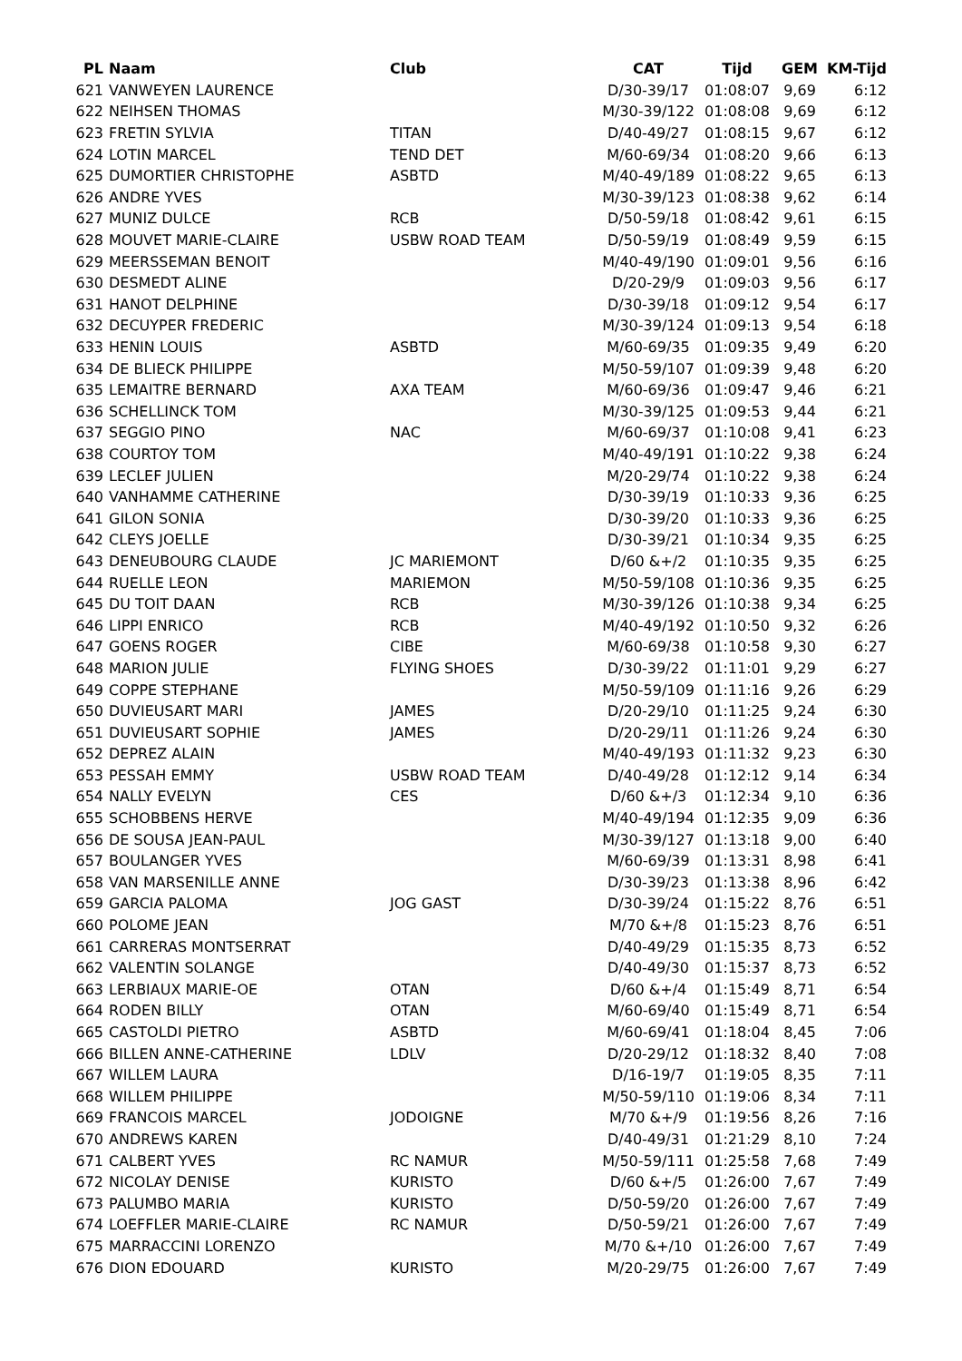| PL | Naam | Club | CAT | Tijd | GEM | KM-Tijd |
| --- | --- | --- | --- | --- | --- | --- |
| 621 | VANWEYEN LAURENCE | | D/30-39/17 | 01:08:07 | 9,69 | 6:12 |
| 622 | NEIHSEN THOMAS | | M/30-39/122 | 01:08:08 | 9,69 | 6:12 |
| 623 | FRETIN SYLVIA | TITAN | D/40-49/27 | 01:08:15 | 9,67 | 6:12 |
| 624 | LOTIN MARCEL | TEND DET | M/60-69/34 | 01:08:20 | 9,66 | 6:13 |
| 625 | DUMORTIER CHRISTOPHE | ASBTD | M/40-49/189 | 01:08:22 | 9,65 | 6:13 |
| 626 | ANDRE YVES | | M/30-39/123 | 01:08:38 | 9,62 | 6:14 |
| 627 | MUNIZ DULCE | RCB | D/50-59/18 | 01:08:42 | 9,61 | 6:15 |
| 628 | MOUVET MARIE-CLAIRE | USBW ROAD TEAM | D/50-59/19 | 01:08:49 | 9,59 | 6:15 |
| 629 | MEERSSEMAN BENOIT | | M/40-49/190 | 01:09:01 | 9,56 | 6:16 |
| 630 | DESMEDT ALINE | | D/20-29/9 | 01:09:03 | 9,56 | 6:17 |
| 631 | HANOT DELPHINE | | D/30-39/18 | 01:09:12 | 9,54 | 6:17 |
| 632 | DECUYPER FREDERIC | | M/30-39/124 | 01:09:13 | 9,54 | 6:18 |
| 633 | HENIN LOUIS | ASBTD | M/60-69/35 | 01:09:35 | 9,49 | 6:20 |
| 634 | DE BLIECK PHILIPPE | | M/50-59/107 | 01:09:39 | 9,48 | 6:20 |
| 635 | LEMAITRE BERNARD | AXA TEAM | M/60-69/36 | 01:09:47 | 9,46 | 6:21 |
| 636 | SCHELLINCK TOM | | M/30-39/125 | 01:09:53 | 9,44 | 6:21 |
| 637 | SEGGIO PINO | NAC | M/60-69/37 | 01:10:08 | 9,41 | 6:23 |
| 638 | COURTOY TOM | | M/40-49/191 | 01:10:22 | 9,38 | 6:24 |
| 639 | LECLEF JULIEN | | M/20-29/74 | 01:10:22 | 9,38 | 6:24 |
| 640 | VANHAMME CATHERINE | | D/30-39/19 | 01:10:33 | 9,36 | 6:25 |
| 641 | GILON SONIA | | D/30-39/20 | 01:10:33 | 9,36 | 6:25 |
| 642 | CLEYS JOELLE | | D/30-39/21 | 01:10:34 | 9,35 | 6:25 |
| 643 | DENEUBOURG CLAUDE | JC MARIEMONT | D/60 &+/2 | 01:10:35 | 9,35 | 6:25 |
| 644 | RUELLE LEON | MARIEMON | M/50-59/108 | 01:10:36 | 9,35 | 6:25 |
| 645 | DU TOIT DAAN | RCB | M/30-39/126 | 01:10:38 | 9,34 | 6:25 |
| 646 | LIPPI ENRICO | RCB | M/40-49/192 | 01:10:50 | 9,32 | 6:26 |
| 647 | GOENS ROGER | CIBE | M/60-69/38 | 01:10:58 | 9,30 | 6:27 |
| 648 | MARION JULIE | FLYING SHOES | D/30-39/22 | 01:11:01 | 9,29 | 6:27 |
| 649 | COPPE STEPHANE | | M/50-59/109 | 01:11:16 | 9,26 | 6:29 |
| 650 | DUVIEUSART MARI | JAMES | D/20-29/10 | 01:11:25 | 9,24 | 6:30 |
| 651 | DUVIEUSART SOPHIE | JAMES | D/20-29/11 | 01:11:26 | 9,24 | 6:30 |
| 652 | DEPREZ ALAIN | | M/40-49/193 | 01:11:32 | 9,23 | 6:30 |
| 653 | PESSAH EMMY | USBW ROAD TEAM | D/40-49/28 | 01:12:12 | 9,14 | 6:34 |
| 654 | NALLY EVELYN | CES | D/60 &+/3 | 01:12:34 | 9,10 | 6:36 |
| 655 | SCHOBBENS HERVE | | M/40-49/194 | 01:12:35 | 9,09 | 6:36 |
| 656 | DE SOUSA JEAN-PAUL | | M/30-39/127 | 01:13:18 | 9,00 | 6:40 |
| 657 | BOULANGER YVES | | M/60-69/39 | 01:13:31 | 8,98 | 6:41 |
| 658 | VAN MARSENILLE ANNE | | D/30-39/23 | 01:13:38 | 8,96 | 6:42 |
| 659 | GARCIA PALOMA | JOG GAST | D/30-39/24 | 01:15:22 | 8,76 | 6:51 |
| 660 | POLOME JEAN | | M/70 &+/8 | 01:15:23 | 8,76 | 6:51 |
| 661 | CARRERAS MONTSERRAT | | D/40-49/29 | 01:15:35 | 8,73 | 6:52 |
| 662 | VALENTIN SOLANGE | | D/40-49/30 | 01:15:37 | 8,73 | 6:52 |
| 663 | LERBIAUX MARIE-OE | OTAN | D/60 &+/4 | 01:15:49 | 8,71 | 6:54 |
| 664 | RODEN BILLY | OTAN | M/60-69/40 | 01:15:49 | 8,71 | 6:54 |
| 665 | CASTOLDI PIETRO | ASBTD | M/60-69/41 | 01:18:04 | 8,45 | 7:06 |
| 666 | BILLEN ANNE-CATHERINE | LDLV | D/20-29/12 | 01:18:32 | 8,40 | 7:08 |
| 667 | WILLEM LAURA | | D/16-19/7 | 01:19:05 | 8,35 | 7:11 |
| 668 | WILLEM PHILIPPE | | M/50-59/110 | 01:19:06 | 8,34 | 7:11 |
| 669 | FRANCOIS MARCEL | JODOIGNE | M/70 &+/9 | 01:19:56 | 8,26 | 7:16 |
| 670 | ANDREWS KAREN | | D/40-49/31 | 01:21:29 | 8,10 | 7:24 |
| 671 | CALBERT YVES | RC NAMUR | M/50-59/111 | 01:25:58 | 7,68 | 7:49 |
| 672 | NICOLAY DENISE | KURISTO | D/60 &+/5 | 01:26:00 | 7,67 | 7:49 |
| 673 | PALUMBO MARIA | KURISTO | D/50-59/20 | 01:26:00 | 7,67 | 7:49 |
| 674 | LOEFFLER MARIE-CLAIRE | RC NAMUR | D/50-59/21 | 01:26:00 | 7,67 | 7:49 |
| 675 | MARRACCINI LORENZO | | M/70 &+/10 | 01:26:00 | 7,67 | 7:49 |
| 676 | DION EDOUARD | KURISTO | M/20-29/75 | 01:26:00 | 7,67 | 7:49 |